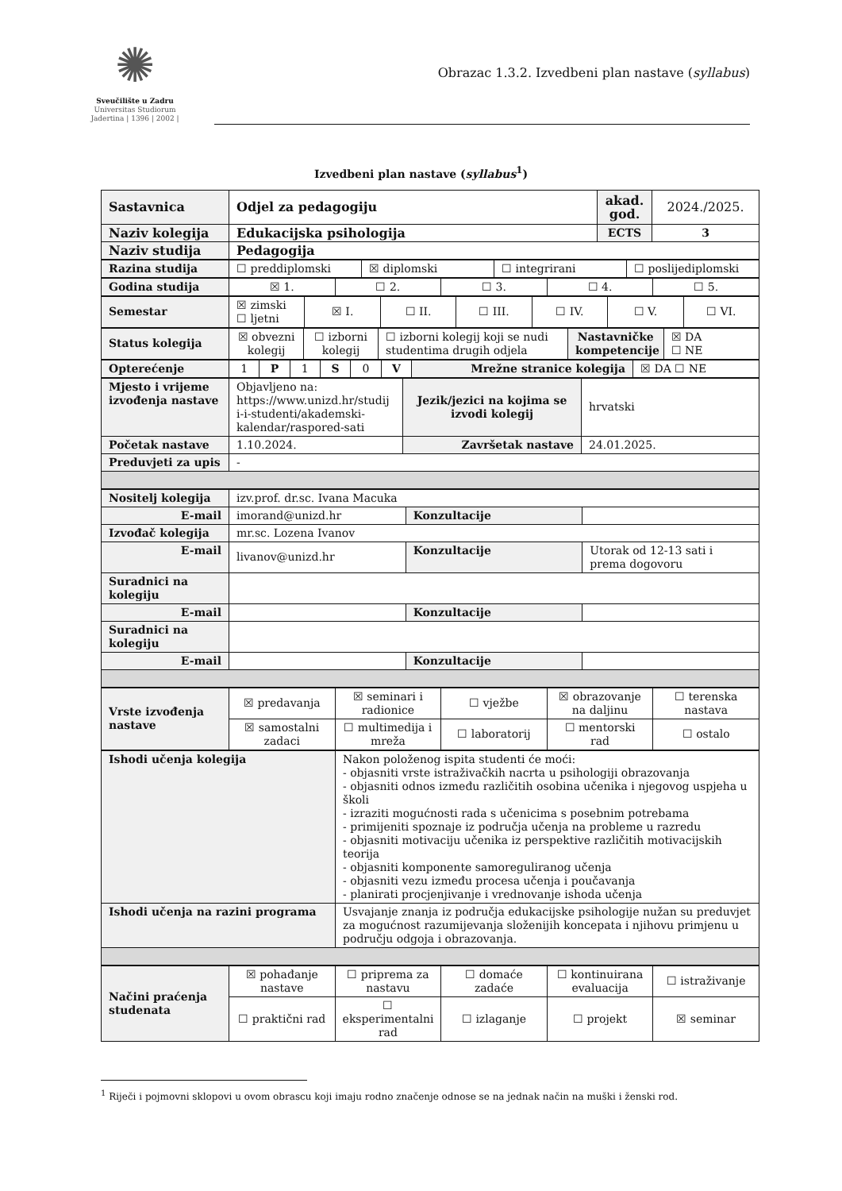✺
Sveučilište u Zadru
Universitas Studiorum
Jadertina | 1396 | 2002 |
Obrazac 1.3.2. Izvedbeni plan nastave (syllabus)
Izvedbeni plan nastave (syllabus<sup>1</sup>)
| Sastavnica | Odjel za pedagogiju | akad. god. | 2024./2025. |
| Naziv kolegija | Edukacijska psihologija | ECTS | 3 |
| Naziv studija | Pedagogija | | |
| Razina studija | ☐ preddiplomski | ☒ diplomski | ☐ integrirani | ☐ poslijediplomski |
| Godina studija | ☒ 1. | ☐ 2. | ☐ 3. | ☐ 4. | ☐ 5. |
| Semestar | ☒ zimski ☐ ljetni | ☒ I. | ☐ II. | ☐ III. | ☐ IV. | ☐ V. | ☐ VI. |
| Status kolegija | ☒ obvezni kolegij | ☐ izborni kolegij | ☐ izborni kolegij koji se nudi studentima drugih odjela | Nastavničke kompetencije | ☒ DA ☐ NE |
| Opterećenje | 1 | P | 1 | S | 0 | V | Mrežne stranice kolegija | ☒ DA ☐ NE |
| Mjesto i vrijeme izvođenja nastave | Objavljeno na: https://www.unizd.hr/studij i-i-studenti/akademski-kalendar/raspored-sati | Jezik/jezici na kojima se izvodi kolegij | hrvatski |
| Početak nastave | 1.10.2024. | Završetak nastave | 24.01.2025. |
| Preduvjeti za upis | - | | |
| Nositelj kolegija | izv.prof. dr.sc. Ivana Macuka | | |
| E-mail | imorand@unizd.hr | Konzultacije | |
| Izvođač kolegija | mr.sc. Lozena Ivanov | | |
| E-mail | livanov@unizd.hr | Konzultacije | Utorak od 12-13 sati i prema dogovoru |
| Suradnici na kolegiju | | | |
| E-mail | | Konzultacije | |
| Suradnici na kolegiju | | | |
| E-mail | | Konzultacije | |
| Vrste izvođenja nastave | ☒ predavanja | ☒ seminari i radionice | ☐ vježbe | ☒ obrazovanje na daljinu | ☐ terenska nastava |
| | ☒ samostalni zadaci | ☐ multimedija i mreža | ☐ laboratorij | ☐ mentorski rad | ☐ ostalo |
| Ishodi učenja kolegija | Nakon položenog ispita studenti će moći: - objasniti vrste istraživačkih nacrta u psihologiji obrazovanja - objasniti odnos između različitih osobina učenika i njegovog uspjeha u školi - izraziti mogućnosti rada s učenicima s posebnim potrebama - primijeniti spoznaje iz područja učenja na probleme u razredu - objasniti motivaciju učenika iz perspektive različitih motivacijskih teorija - objasniti komponente samoreguliranog učenja - objasniti vezu između procesa učenja i poučavanja - planirati procjenjivanje i vrednovanje ishoda učenja |
| Ishodi učenja na razini programa | Usvajanje znanja iz područja edukacijske psihologije nužan su preduvjet za mogućnost razumijevanja složenijih koncepata i njihovu primjenu u području odgoja i obrazovanja. |
| Načini praćenja studenata | ☒ pohađanje nastave | ☐ priprema za nastavu | ☐ domaće zadaće | ☐ kontinuirana evaluacija | ☐ istraživanje |
| | ☐ praktični rad | ☐ eksperimentalni rad | ☐ izlaganje | ☐ projekt | ☒ seminar |
<sup>1</sup> Riječi i pojmovni sklopovi u ovom obrascu koji imaju rodno značenje odnose se na jednak način na muški i ženski rod.